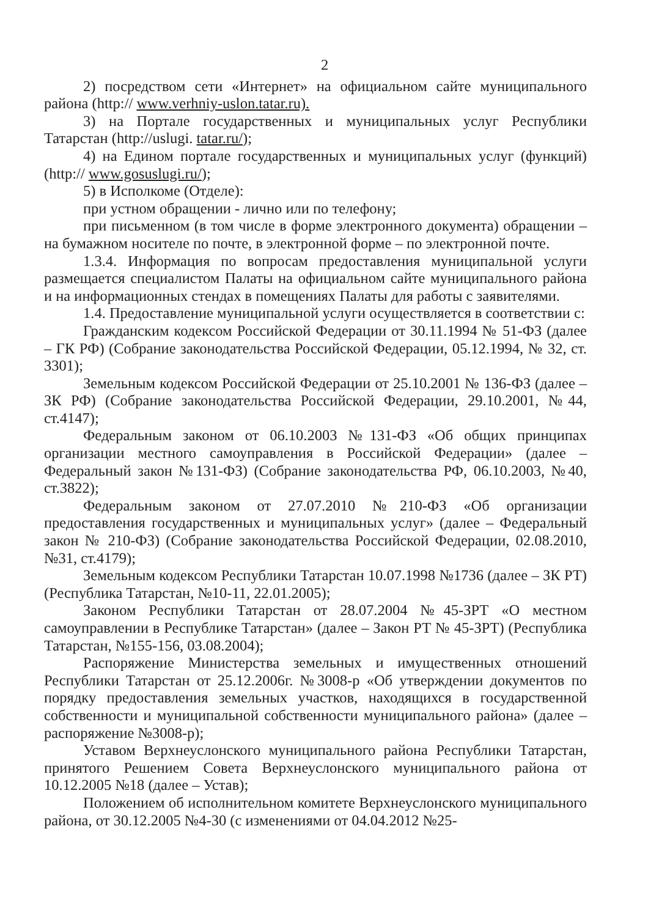2
2) посредством сети «Интернет» на официальном сайте муниципального района (http:// www.verhniy-uslon.tatar.ru).
3) на Портале государственных и муниципальных услуг Республики Татарстан (http://uslugi. tatar.ru/);
4) на Едином портале государственных и муниципальных услуг (функций) (http:// www.gosuslugi.ru/);
5) в Исполкоме (Отделе):
при устном обращении - лично или по телефону;
при письменном (в том числе в форме электронного документа) обращении – на бумажном носителе по почте, в электронной форме – по электронной почте.
1.3.4. Информация по вопросам предоставления муниципальной услуги размещается специалистом Палаты на официальном сайте муниципального района и на информационных стендах в помещениях Палаты для работы с заявителями.
1.4. Предоставление муниципальной услуги осуществляется в соответствии с:
Гражданским кодексом Российской Федерации от 30.11.1994 № 51-ФЗ (далее – ГК РФ) (Собрание законодательства Российской Федерации, 05.12.1994, № 32, ст. 3301);
Земельным кодексом Российской Федерации от 25.10.2001 № 136-ФЗ (далее – ЗК РФ) (Собрание законодательства Российской Федерации, 29.10.2001, №44, ст.4147);
Федеральным законом от 06.10.2003 №131-ФЗ «Об общих принципах организации местного самоуправления в Российской Федерации» (далее – Федеральный закон №131-ФЗ) (Собрание законодательства РФ, 06.10.2003, №40, ст.3822);
Федеральным законом от 27.07.2010 №210-ФЗ «Об организации предоставления государственных и муниципальных услуг» (далее – Федеральный закон № 210-ФЗ) (Собрание законодательства Российской Федерации, 02.08.2010, №31, ст.4179);
Земельным кодексом Республики Татарстан 10.07.1998 №1736 (далее – ЗК РТ) (Республика Татарстан, №10-11, 22.01.2005);
Законом Республики Татарстан от 28.07.2004 №45-ЗРТ «О местном самоуправлении в Республике Татарстан» (далее – Закон РТ № 45-ЗРТ) (Республика Татарстан, №155-156, 03.08.2004);
Распоряжение Министерства земельных и имущественных отношений Республики Татарстан от 25.12.2006г. №3008-р «Об утверждении документов по порядку предоставления земельных участков, находящихся в государственной собственности и муниципальной собственности муниципального района» (далее – распоряжение №3008-р);
Уставом Верхнеуслонского муниципального района Республики Татарстан, принятого Решением Совета Верхнеуслонского муниципального района от 10.12.2005 №18 (далее – Устав);
Положением об исполнительном комитете Верхнеуслонского муниципального района, от 30.12.2005 №4-30 (с изменениями от 04.04.2012 №25-